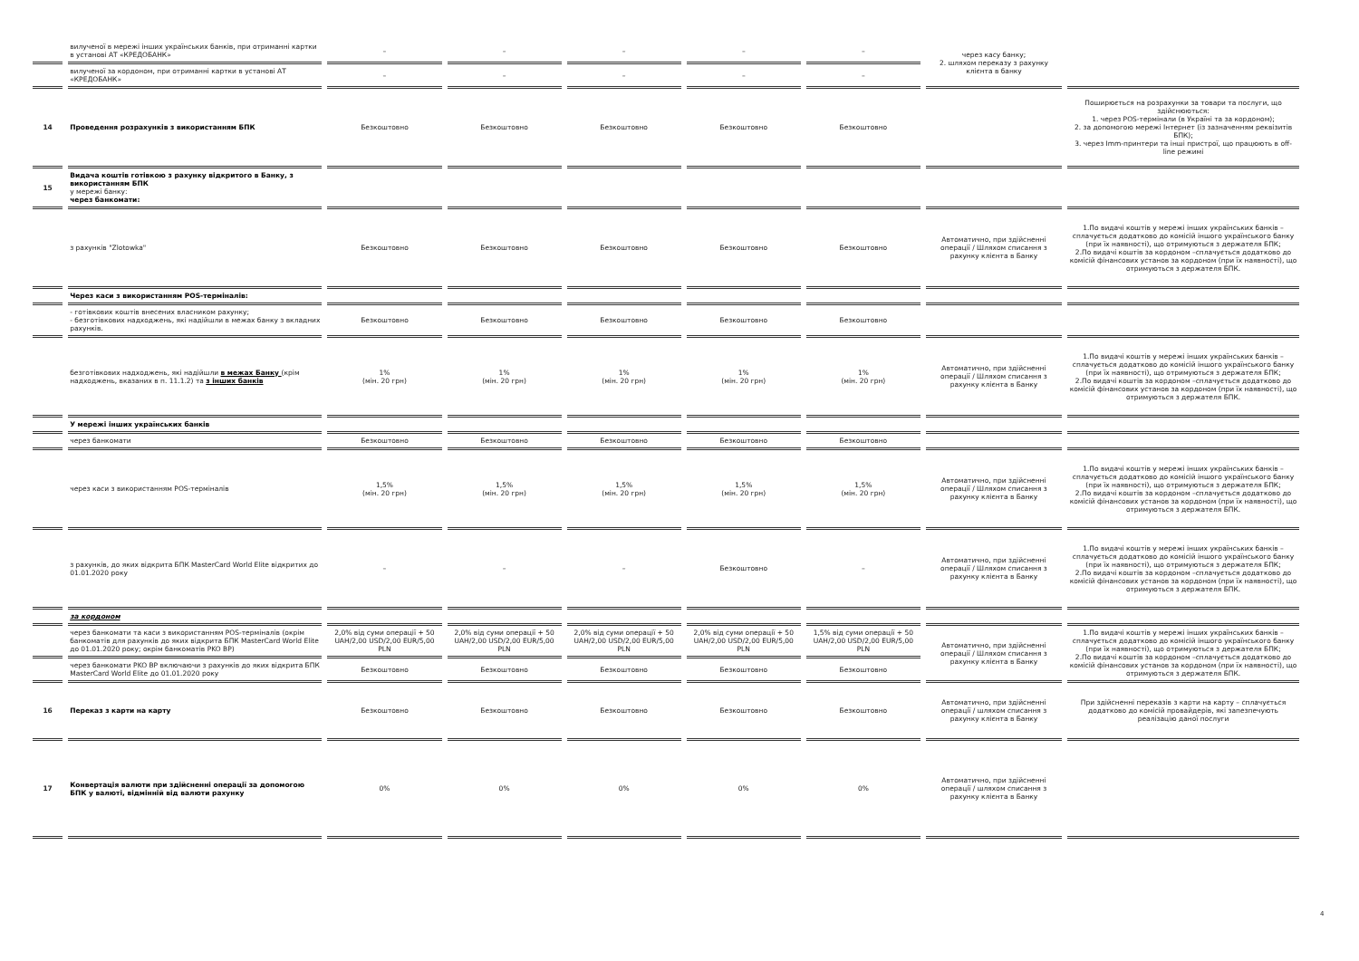| | вилученої в мережі інших українських банків, при отриманні картки в установі АТ «КРЕДОБАНК» | – | – | – | – | – | через касу банку; 2. шляхом переказу з рахунку клієнта в банку | |
| | вилученої за кордоном, при отриманні картки в установі АТ «КРЕДОБАНК» | – | – | – | – | – | | |
| 14 | Проведення розрахунків з використанням БПК | Безкоштовно | Безкоштовно | Безкоштовно | Безкоштовно | Безкоштовно | | Поширюється на розрахунки за товари та послуги, що здійснюються: 1. через POS-термінали (в Україні та за кордоном); 2. за допомогою мережі Інтернет (із зазначенням реквізитів БПК); 3. через Imm-принтери та інші пристрої, що працюють в off-line режимі |
| 15 | Видача коштів готівкою з рахунку відкритого в Банку, з використанням БПК у мережі банку: через банкомати: | | | | | | | |
| | з рахунків "Zlotowka" | Безкоштовно | Безкоштовно | Безкоштовно | Безкоштовно | Безкоштовно | Автоматично, при здійсненні операції / Шляхом списання з рахунку клієнта в Банку | 1.По видачі коштів у мережі інших українських банків – сплачується додатково до комісій іншого українського банку (при їх наявності), що отримуються з держателя БПК; 2.По видачі коштів за кордоном –сплачується додатково до комісій фінансових установ за кордоном (при їх наявності), що отримуються з держателя БПК. |
| | Через каси з використанням POS-терміналів: | | | | | | | |
| | - готівкових коштів внесених власником рахунку; - безготівкових надходжень, які надійшли в межах банку з вкладних рахунків. | Безкоштовно | Безкоштовно | Безкоштовно | Безкоштовно | Безкоштовно | | |
| | безготівкових надходжень, які надійшли в межах Банку (крім надходжень, вказаних в п. 11.1.2) та з інших банків | 1% (мін. 20 грн) | 1% (мін. 20 грн) | 1% (мін. 20 грн) | 1% (мін. 20 грн) | 1% (мін. 20 грн) | Автоматично, при здійсненні операції / Шляхом списання з рахунку клієнта в Банку | 1.По видачі коштів у мережі інших українських банків – сплачується додатково до комісій іншого українського банку (при їх наявності), що отримуються з держателя БПК; 2.По видачі коштів за кордоном –сплачується додатково до комісій фінансових установ за кордоном (при їх наявності), що отримуються з держателя БПК. |
| | У мережі інших українських банків | | | | | | | |
| | через банкомати | Безкоштовно | Безкоштовно | Безкоштовно | Безкоштовно | Безкоштовно | | |
| | через каси з використанням POS-терміналів | 1,5% (мін. 20 грн) | 1,5% (мін. 20 грн) | 1,5% (мін. 20 грн) | 1,5% (мін. 20 грн) | 1,5% (мін. 20 грн) | Автоматично, при здійсненні операції / Шляхом списання з рахунку клієнта в Банку | 1.По видачі коштів у мережі інших українських банків – сплачується додатково до комісій іншого українського банку (при їх наявності), що отримуються з держателя БПК; 2.По видачі коштів за кордоном –сплачується додатково до комісій фінансових установ за кордоном (при їх наявності), що отримуються з держателя БПК. |
| | з рахунків, до яких відкрита БПК MasterCard World Elite відкритих до 01.01.2020 року | – | – | – | Безкоштовно | – | Автоматично, при здійсненні операції / Шляхом списання з рахунку клієнта в Банку | 1.По видачі коштів у мережі інших українських банків – сплачується додатково до комісій іншого українського банку (при їх наявності), що отримуються з держателя БПК; 2.По видачі коштів за кордоном –сплачується додатково до комісій фінансових установ за кордоном (при їх наявності), що отримуються з держателя БПК. |
| | за кордоном | | | | | | | |
| | через банкомати та каси з використанням POS-терміналів (окрім банкоматів для рахунків до яких відкрита БПК MasterCard World Elite до 01.01.2020 року; окрім банкоматів PKO BP) | 2,0% від суми операції + 50 UAH/2,00 USD/2,00 EUR/5,00 PLN | 2,0% від суми операції + 50 UAH/2,00 USD/2,00 EUR/5,00 PLN | 2,0% від суми операції + 50 UAH/2,00 USD/2,00 EUR/5,00 PLN | 2,0% від суми операції + 50 UAH/2,00 USD/2,00 EUR/5,00 PLN | 1,5% від суми операції + 50 UAH/2,00 USD/2,00 EUR/5,00 PLN | Автоматично, при здійсненні операції / Шляхом списання з рахунку клієнта в Банку | 1.По видачі коштів у мережі інших українських банків – сплачується додатково до комісій іншого українського банку (при їх наявності), що отримуються з держателя БПК; 2.По видачі коштів за кордоном –сплачується додатково до комісій фінансових установ за кордоном (при їх наявності), що отримуються з держателя БПК. |
| | через банкомати PKO BP включаючи з рахунків до яких відкрита БПК MasterCard World Elite до 01.01.2020 року | Безкоштовно | Безкоштовно | Безкоштовно | Безкоштовно | Безкоштовно | | |
| 16 | Переказ з карти на карту | Безкоштовно | Безкоштовно | Безкоштовно | Безкоштовно | Безкоштовно | Автоматично, при здійсненні операції / шляхом списання з рахунку клієнта в Банку | При здійсненні переказів з карти на карту – сплачується додатково до комісій провайдерів, які запезпечують реалізацію даної послуги |
| 17 | Конвертація валюти при здійсненні операції за допомогою БПК у валюті, відмінній від валюти рахунку | 0% | 0% | 0% | 0% | 0% | Автоматично, при здійсненні операції / шляхом списання з рахунку клієнта в Банку | |
4